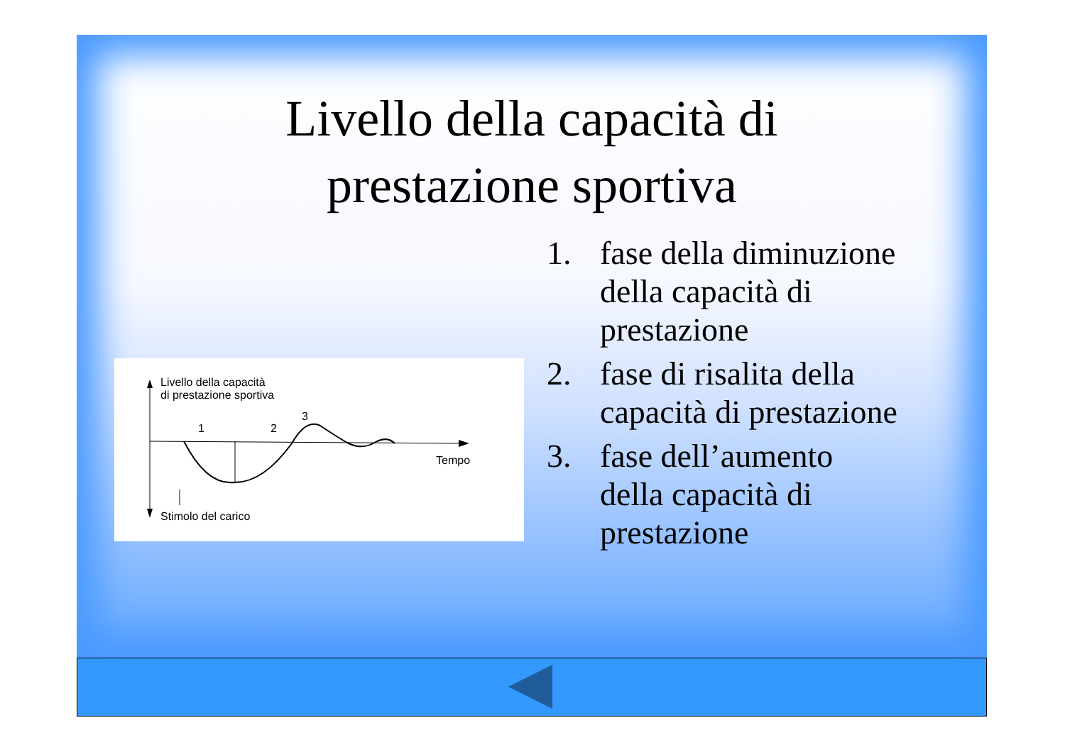Livello della capacità di
prestazione sportiva
Livello della capacità
di prestazione sportiva
1 2
3
Tempo
Stimolo del carico
1. fase della diminuzione della capacità di prestazione
2. fase di risalita della capacità di prestazione
3. fase dell’aumento della capacità di prestazione